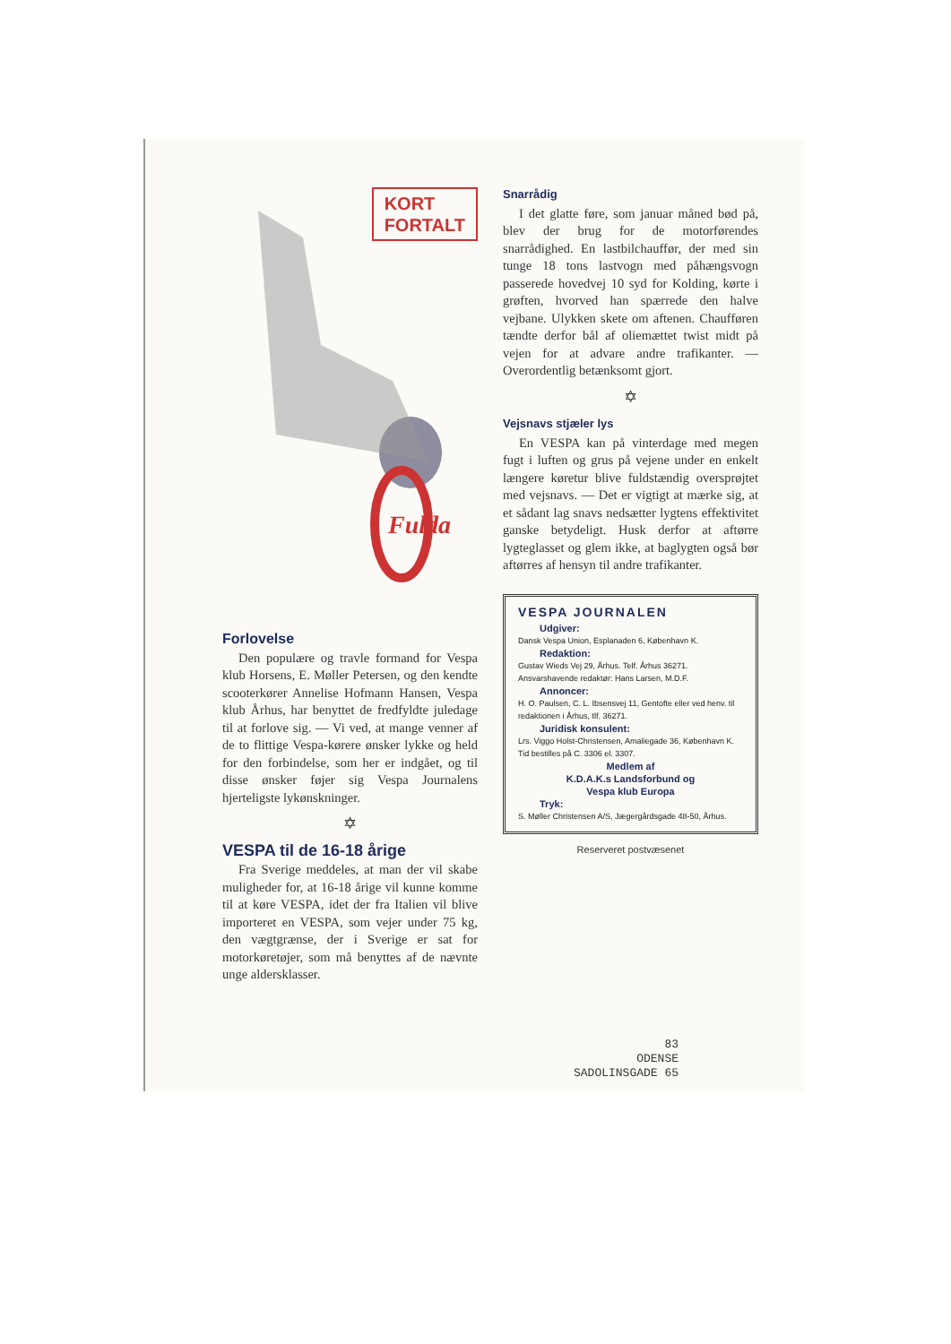KORT
FORTALT
Fulda
Forlovelse
Den populære og travle formand for Vespa klub Horsens, E. Møller Petersen, og den kendte scooterkører Annelise Hofmann Hansen, Vespa klub Århus, har benyttet de fredfyldte juledage til at forlove sig. — Vi ved, at mange venner af de to flittige Vespa-kørere ønsker lykke og held for den forbindelse, som her er indgået, og til disse ønsker føjer sig Vespa Journalens hjerteligste lykønskninger.
✡
VESPA til de 16-18 årige
Fra Sverige meddeles, at man der vil skabe muligheder for, at 16-18 årige vil kunne komme til at køre VESPA, idet der fra Italien vil blive importeret en VESPA, som vejer under 75 kg, den vægtgrænse, der i Sverige er sat for motorkøretøjer, som må benyttes af de nævnte unge aldersklasser.
Snarrådig
I det glatte føre, som januar måned bød på, blev der brug for de motorførendes snarrådighed. En lastbilchauffør, der med sin tunge 18 tons lastvogn med påhængsvogn passerede hovedvej 10 syd for Kolding, kørte i grøften, hvorved han spærrede den halve vejbane. Ulykken skete om aftenen. Chaufføren tændte derfor bål af oliemættet twist midt på vejen for at advare andre trafikanter. — Overordentlig betænksomt gjort.
✡
Vejsnavs stjæler lys
En VESPA kan på vinterdage med megen fugt i luften og grus på vejene under en enkelt længere køretur blive fuldstændig oversprøjtet med vejsnavs. — Det er vigtigt at mærke sig, at et sådant lag snavs nedsætter lygtens effektivitet ganske betydeligt. Husk derfor at aftørre lygteglasset og glem ikke, at baglygten også bør aftørres af hensyn til andre trafikanter.
VESPA JOURNALEN
Udgiver:
Dansk Vespa Union, Esplanaden 6, København K.
Redaktion:
Gustav Wieds Vej 29, Århus. Telf. Århus 36271.
Ansvarshavende redaktør: Hans Larsen, M.D.F.
Annoncer:
H. O. Paulsen, C. L. Ibsensvej 11, Gentofte eller ved henv. til redaktionen i Århus, tlf. 36271.
Juridisk konsulent:
Lrs. Viggo Holst-Christensen, Amaliegade 36, København K. Tid bestilles på C. 3306 el. 3307.
Medlem af
K.D.A.K.s Landsforbund og
Vespa klub Europa
Tryk:
S. Møller Christensen A/S, Jægergårdsgade 48-50, Århus.
Reserveret postvæsenet
83
ODENSE
SADOLINSGADE 65